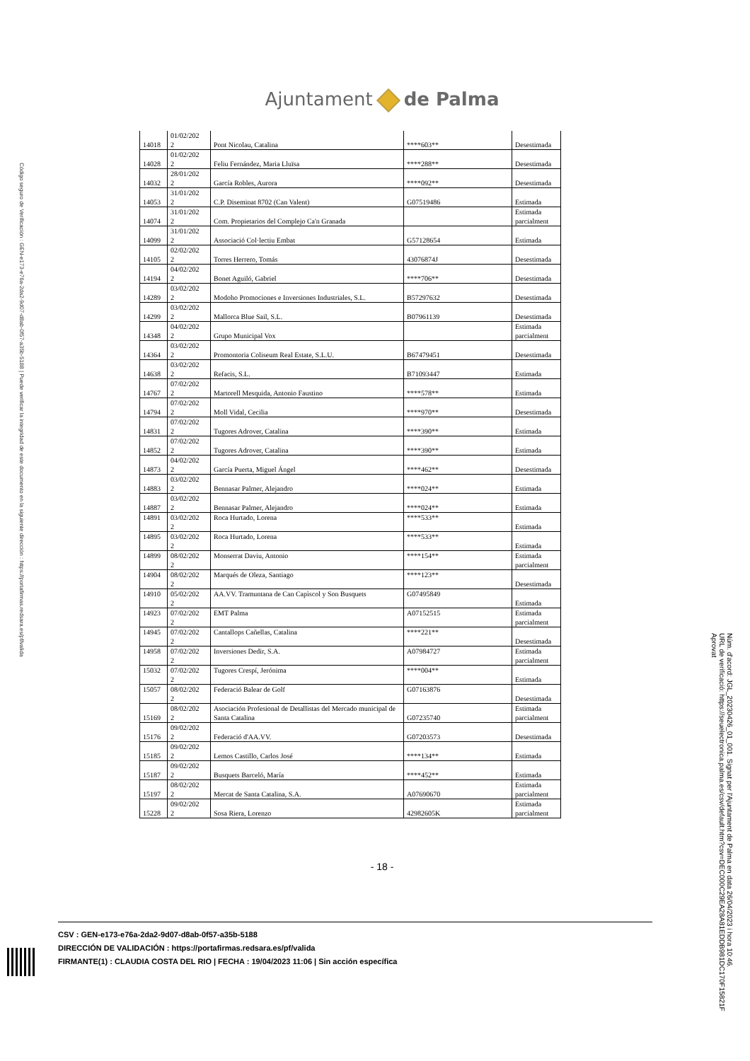Código seguro de Verificación : GEN-e173-e76a-2da2-9d07-d8ab-0f57-a35b-5188 | Puede verificar la integridad de este documento en la siguiente dirección : https://portafirmas.redsara.es/pf/valida
Ajuntament de Palma
| 14018 | 01/02/202 2 | Pont Nicolau, Catalina | ****603** | Desestimada |
| 14028 | 01/02/202 2 | Feliu Fernández, Maria Lluïsa | ****288** | Desestimada |
| 14032 | 28/01/202 2 | García Robles, Aurora | ****092** | Desestimada |
| 14053 | 31/01/202 2 | C.P. Diseminat 8702 (Can Valent) | G07519486 | Estimada |
| 14074 | 31/01/202 2 | Com. Propietarios del Complejo Ca'n Granada | | Estimada parcialment |
| 14099 | 31/01/202 2 | Associació Col·lectiu Embat | G57128654 | Estimada |
| 14105 | 02/02/202 2 | Torres Herrero, Tomás | 43076874J | Desestimada |
| 14194 | 04/02/202 2 | Bonet Aguiló, Gabriel | ****706** | Desestimada |
| 14289 | 03/02/202 2 | Modoho Promociones e Inversiones Industriales, S.L. | B57297632 | Desestimada |
| 14299 | 03/02/202 2 | Mallorca Blue Sail, S.L. | B07961139 | Desestimada |
| 14348 | 04/02/202 2 | Grupo Municipal Vox | | Estimada parcialment |
| 14364 | 03/02/202 2 | Promontoria Coliseum Real Estate, S.L.U. | B67479451 | Desestimada |
| 14638 | 03/02/202 2 | Refacis, S.L. | B71093447 | Estimada |
| 14767 | 07/02/202 2 | Martorell Mesquida, Antonio Faustino | ****578** | Estimada |
| 14794 | 07/02/202 2 | Moll Vidal, Cecilia | ****970** | Desestimada |
| 14831 | 07/02/202 2 | Tugores Adrover, Catalina | ****390** | Estimada |
| 14852 | 07/02/202 2 | Tugores Adrover, Catalina | ****390** | Estimada |
| 14873 | 04/02/202 2 | García Puerta, Miguel Ángel | ****462** | Desestimada |
| 14883 | 03/02/202 2 | Bennasar Palmer, Alejandro | ****024** | Estimada |
| 14887 | 03/02/202 2 | Bennasar Palmer, Alejandro | ****024** | Estimada |
| 14891 | 03/02/202 2 | Roca Hurtado, Lorena | ****533** | Estimada |
| 14895 | 03/02/202 2 | Roca Hurtado, Lorena | ****533** | Estimada |
| 14899 | 08/02/202 2 | Monserrat Daviu, Antonio | ****154** | Estimada parcialment |
| 14904 | 08/02/202 2 | Marqués de Oleza, Santiago | ****123** | Desestimada |
| 14910 | 05/02/202 2 | AA.VV. Tramuntana de Can Capìscol y Son Busquets | G07495849 | Estimada |
| 14923 | 07/02/202 2 | EMT Palma | A07152515 | Estimada parcialment |
| 14945 | 07/02/202 2 | Cantallops Cañellas, Catalina | ****221** | Desestimada |
| 14958 | 07/02/202 2 | Inversiones Dedir, S.A. | A07984727 | Estimada parcialment |
| 15032 | 07/02/202 2 | Tugores Crespí, Jerónima | ****004** | Estimada |
| 15057 | 08/02/202 2 | Federació Balear de Golf | G07163876 | Desestimada |
| 15169 | 08/02/202 2 | Asociación Profesional de Detallistas del Mercado municipal de Santa Catalina | G07235740 | Estimada parcialment |
| 15176 | 09/02/202 2 | Federació d'AA.VV. | G07203573 | Desestimada |
| 15185 | 09/02/202 2 | Lemos Castillo, Carlos José | ****134** | Estimada |
| 15187 | 09/02/202 2 | Busquets Barceló, María | ****452** | Estimada |
| 15197 | 08/02/202 2 | Mercat de Santa Catalina, S.A. | A07690670 | Estimada parcialment |
| 15228 | 09/02/202 2 | Sosa Riera, Lorenzo | 42982605K | Estimada parcialment |
- 18 -
CSV : GEN-e173-e76a-2da2-9d07-d8ab-0f57-a35b-5188
DIRECCIÓN DE VALIDACIÓN : https://portafirmas.redsara.es/pf/valida
FIRMANTE(1) : CLAUDIA COSTA DEL RIO | FECHA : 19/04/2023 11:06 | Sin acción específica
Núm. d'acord: JGL_20230426_01_001. Signat per l'Ajuntament de Palma en data 26/04/2023 i hora 10:46.
URL de verificació: https://seuelectronica.palma.es/csv/default.htm?csv=DEC000C29EA28A81EDDB981DC170F15821F
Aprovat